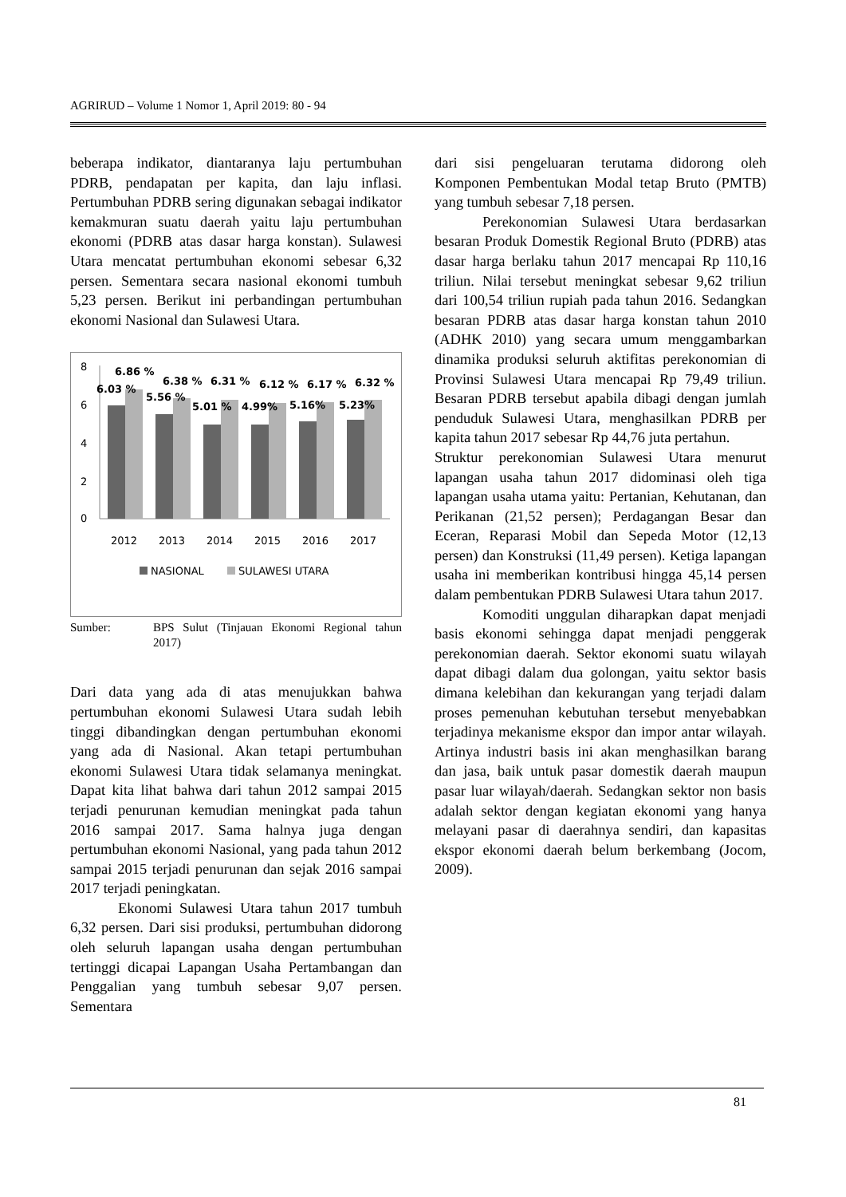AGRIRUD – Volume 1 Nomor 1, April 2019: 80 - 94
beberapa indikator, diantaranya laju pertumbuhan PDRB, pendapatan per kapita, dan laju inflasi. Pertumbuhan PDRB sering digunakan sebagai indikator kemakmuran suatu daerah yaitu laju pertumbuhan ekonomi (PDRB atas dasar harga konstan). Sulawesi Utara mencatat pertumbuhan ekonomi sebesar 6,32 persen. Sementara secara nasional ekonomi tumbuh 5,23 persen. Berikut ini perbandingan pertumbuhan ekonomi Nasional dan Sulawesi Utara.
8
6
4
2
0
6.86 %
6.03 %
6.38 %
5.56 %
6.31 %
5.01 %
6.12 %
4.99%
6.17 %
5.16%
6.32 %
5.23%
2012
2013
2014
2015
2016
2017
NASIONAL
SULAWESI UTARA
Sumber: BPS Sulut (Tinjauan Ekonomi Regional tahun 2017)
Dari data yang ada di atas menujukkan bahwa pertumbuhan ekonomi Sulawesi Utara sudah lebih tinggi dibandingkan dengan pertumbuhan ekonomi yang ada di Nasional. Akan tetapi pertumbuhan ekonomi Sulawesi Utara tidak selamanya meningkat. Dapat kita lihat bahwa dari tahun 2012 sampai 2015 terjadi penurunan kemudian meningkat pada tahun 2016 sampai 2017. Sama halnya juga dengan pertumbuhan ekonomi Nasional, yang pada tahun 2012 sampai 2015 terjadi penurunan dan sejak 2016 sampai 2017 terjadi peningkatan.
Ekonomi Sulawesi Utara tahun 2017 tumbuh 6,32 persen. Dari sisi produksi, pertumbuhan didorong oleh seluruh lapangan usaha dengan pertumbuhan tertinggi dicapai Lapangan Usaha Pertambangan dan Penggalian yang tumbuh sebesar 9,07 persen. Sementara
dari sisi pengeluaran terutama didorong oleh Komponen Pembentukan Modal tetap Bruto (PMTB) yang tumbuh sebesar 7,18 persen.
Perekonomian Sulawesi Utara berdasarkan besaran Produk Domestik Regional Bruto (PDRB) atas dasar harga berlaku tahun 2017 mencapai Rp 110,16 triliun. Nilai tersebut meningkat sebesar 9,62 triliun dari 100,54 triliun rupiah pada tahun 2016. Sedangkan besaran PDRB atas dasar harga konstan tahun 2010 (ADHK 2010) yang secara umum menggambarkan dinamika produksi seluruh aktifitas perekonomian di Provinsi Sulawesi Utara mencapai Rp 79,49 triliun. Besaran PDRB tersebut apabila dibagi dengan jumlah penduduk Sulawesi Utara, menghasilkan PDRB per kapita tahun 2017 sebesar Rp 44,76 juta pertahun.
Struktur perekonomian Sulawesi Utara menurut lapangan usaha tahun 2017 didominasi oleh tiga lapangan usaha utama yaitu: Pertanian, Kehutanan, dan Perikanan (21,52 persen); Perdagangan Besar dan Eceran, Reparasi Mobil dan Sepeda Motor (12,13 persen) dan Konstruksi (11,49 persen). Ketiga lapangan usaha ini memberikan kontribusi hingga 45,14 persen dalam pembentukan PDRB Sulawesi Utara tahun 2017.
Komoditi unggulan diharapkan dapat menjadi basis ekonomi sehingga dapat menjadi penggerak perekonomian daerah. Sektor ekonomi suatu wilayah dapat dibagi dalam dua golongan, yaitu sektor basis dimana kelebihan dan kekurangan yang terjadi dalam proses pemenuhan kebutuhan tersebut menyebabkan terjadinya mekanisme ekspor dan impor antar wilayah. Artinya industri basis ini akan menghasilkan barang dan jasa, baik untuk pasar domestik daerah maupun pasar luar wilayah/daerah. Sedangkan sektor non basis adalah sektor dengan kegiatan ekonomi yang hanya melayani pasar di daerahnya sendiri, dan kapasitas ekspor ekonomi daerah belum berkembang (Jocom, 2009).
81